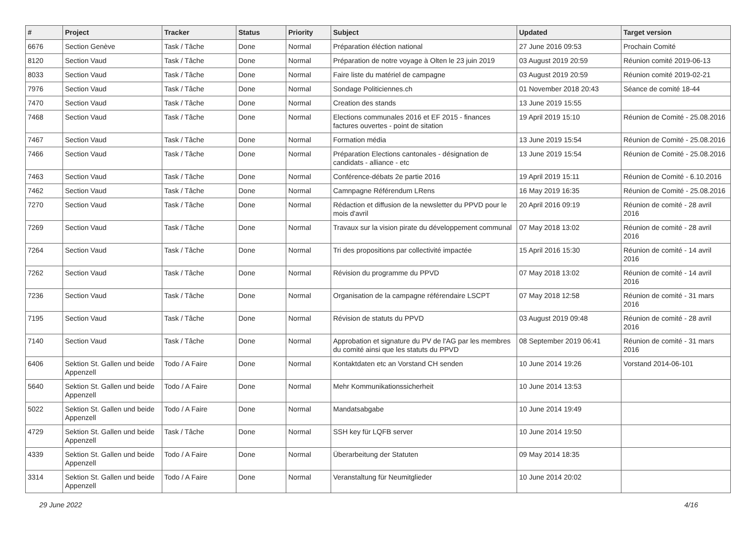| # | Project | Tracker | Status | Priority | Subject | Updated | Target version |
| --- | --- | --- | --- | --- | --- | --- | --- |
| 6676 | Section Genève | Task / Tâche | Done | Normal | Préparation éléction national | 27 June 2016 09:53 | Prochain Comité |
| 8120 | Section Vaud | Task / Tâche | Done | Normal | Préparation de notre voyage à Olten le 23 juin 2019 | 03 August 2019 20:59 | Réunion comité 2019-06-13 |
| 8033 | Section Vaud | Task / Tâche | Done | Normal | Faire liste du matériel de campagne | 03 August 2019 20:59 | Réunion comité 2019-02-21 |
| 7976 | Section Vaud | Task / Tâche | Done | Normal | Sondage Politiciennes.ch | 01 November 2018 20:43 | Séance de comité 18-44 |
| 7470 | Section Vaud | Task / Tâche | Done | Normal | Creation des stands | 13 June 2019 15:55 | |
| 7468 | Section Vaud | Task / Tâche | Done | Normal | Elections communales 2016 et EF 2015 - finances factures ouvertes - point de sitation | 19 April 2019 15:10 | Réunion de Comité - 25.08.2016 |
| 7467 | Section Vaud | Task / Tâche | Done | Normal | Formation média | 13 June 2019 15:54 | Réunion de Comité - 25.08.2016 |
| 7466 | Section Vaud | Task / Tâche | Done | Normal | Préparation Elections cantonales - désignation de candidats - alliance - etc | 13 June 2019 15:54 | Réunion de Comité - 25.08.2016 |
| 7463 | Section Vaud | Task / Tâche | Done | Normal | Conférence-débats 2e partie 2016 | 19 April 2019 15:11 | Réunion de Comité - 6.10.2016 |
| 7462 | Section Vaud | Task / Tâche | Done | Normal | Camnpagne Référendum LRens | 16 May 2019 16:35 | Réunion de Comité - 25.08.2016 |
| 7270 | Section Vaud | Task / Tâche | Done | Normal | Rédaction et diffusion de la newsletter du PPVD pour le mois d'avril | 20 April 2016 09:19 | Réunion de comité - 28 avril 2016 |
| 7269 | Section Vaud | Task / Tâche | Done | Normal | Travaux sur la vision pirate du développement communal | 07 May 2018 13:02 | Réunion de comité - 28 avril 2016 |
| 7264 | Section Vaud | Task / Tâche | Done | Normal | Tri des propositions par collectivité impactée | 15 April 2016 15:30 | Réunion de comité - 14 avril 2016 |
| 7262 | Section Vaud | Task / Tâche | Done | Normal | Révision du programme du PPVD | 07 May 2018 13:02 | Réunion de comité - 14 avril 2016 |
| 7236 | Section Vaud | Task / Tâche | Done | Normal | Organisation de la campagne référendaire LSCPT | 07 May 2018 12:58 | Réunion de comité - 31 mars 2016 |
| 7195 | Section Vaud | Task / Tâche | Done | Normal | Révision de statuts du PPVD | 03 August 2019 09:48 | Réunion de comité - 28 avril 2016 |
| 7140 | Section Vaud | Task / Tâche | Done | Normal | Approbation et signature du PV de l'AG par les membres du comité ainsi que les statuts du PPVD | 08 September 2019 06:41 | Réunion de comité - 31 mars 2016 |
| 6406 | Sektion St. Gallen und beide Appenzell | Todo / A Faire | Done | Normal | Kontaktdaten etc an Vorstand CH senden | 10 June 2014 19:26 | Vorstand 2014-06-101 |
| 5640 | Sektion St. Gallen und beide Appenzell | Todo / A Faire | Done | Normal | Mehr Kommunikationssicherheit | 10 June 2014 13:53 | |
| 5022 | Sektion St. Gallen und beide Appenzell | Todo / A Faire | Done | Normal | Mandatsabgabe | 10 June 2014 19:49 | |
| 4729 | Sektion St. Gallen und beide Appenzell | Task / Tâche | Done | Normal | SSH key für LQFB server | 10 June 2014 19:50 | |
| 4339 | Sektion St. Gallen und beide Appenzell | Todo / A Faire | Done | Normal | Überarbeitung der Statuten | 09 May 2014 18:35 | |
| 3314 | Sektion St. Gallen und beide Appenzell | Todo / A Faire | Done | Normal | Veranstaltung für Neumitglieder | 10 June 2014 20:02 | |
29 June 2022 4/16